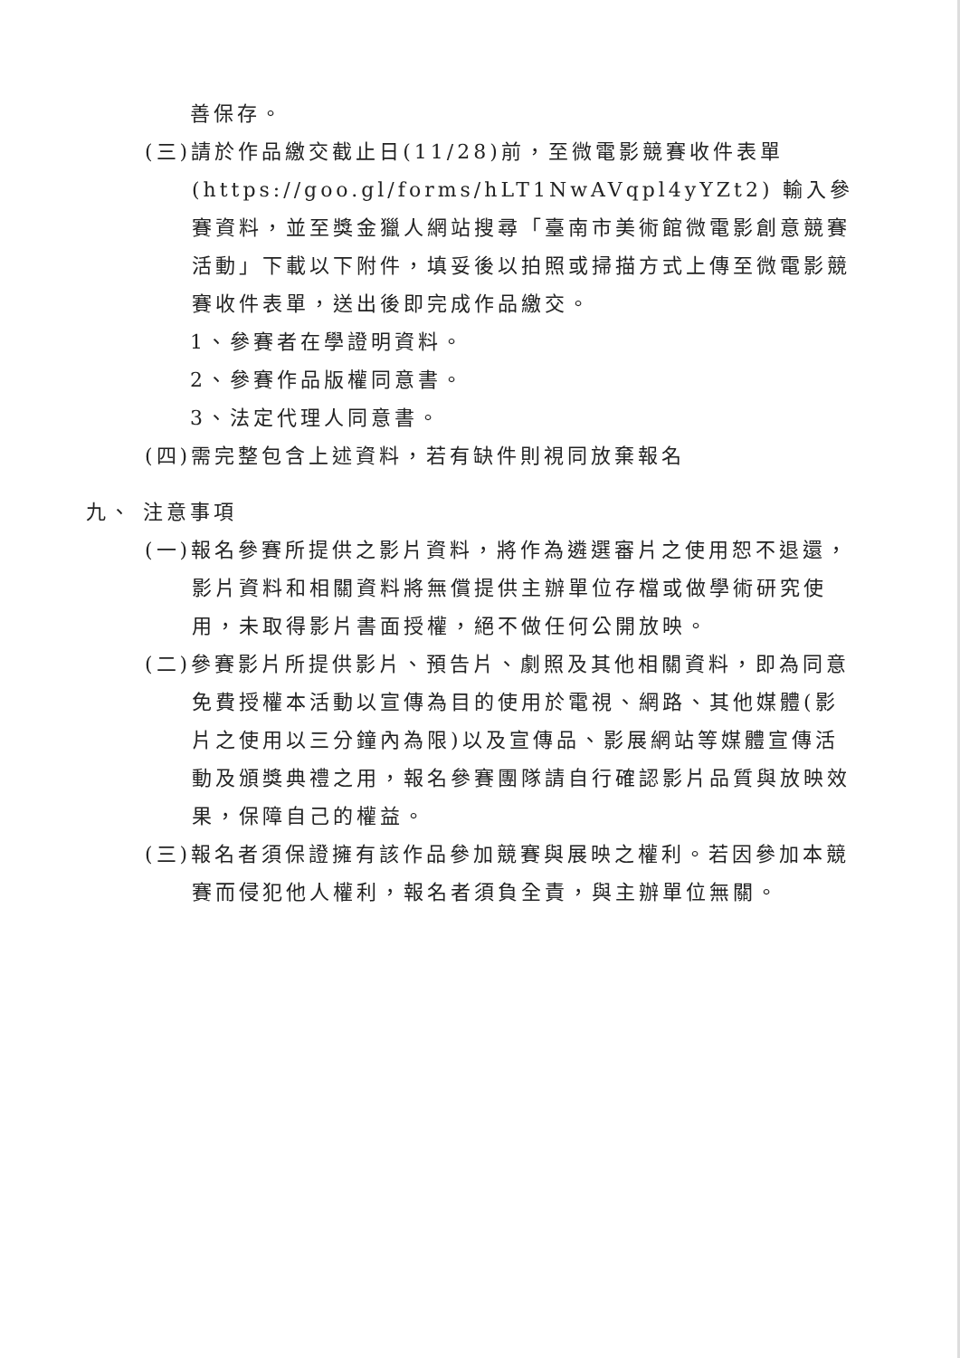善保存。
(三)請於作品繳交截止日(11/28)前，至微電影競賽收件表單(https://goo.gl/forms/hLT1NwAVqpl4yYZt2) 輸入參賽資料，並至獎金獵人網站搜尋「臺南市美術館微電影創意競賽活動」下載以下附件，填妥後以拍照或掃描方式上傳至微電影競賽收件表單，送出後即完成作品繳交。
1、參賽者在學證明資料。
2、參賽作品版權同意書。
3、法定代理人同意書。
(四)需完整包含上述資料，若有缺件則視同放棄報名
九、 注意事項
(一)報名參賽所提供之影片資料，將作為遴選審片之使用恕不退還，影片資料和相關資料將無償提供主辦單位存檔或做學術研究使用，未取得影片書面授權，絕不做任何公開放映。
(二)參賽影片所提供影片、預告片、劇照及其他相關資料，即為同意免費授權本活動以宣傳為目的使用於電視、網路、其他媒體(影片之使用以三分鐘內為限)以及宣傳品、影展網站等媒體宣傳活動及頒獎典禮之用，報名參賽團隊請自行確認影片品質與放映效果，保障自己的權益。
(三)報名者須保證擁有該作品參加競賽與展映之權利。若因參加本競賽而侵犯他人權利，報名者須負全責，與主辦單位無關。